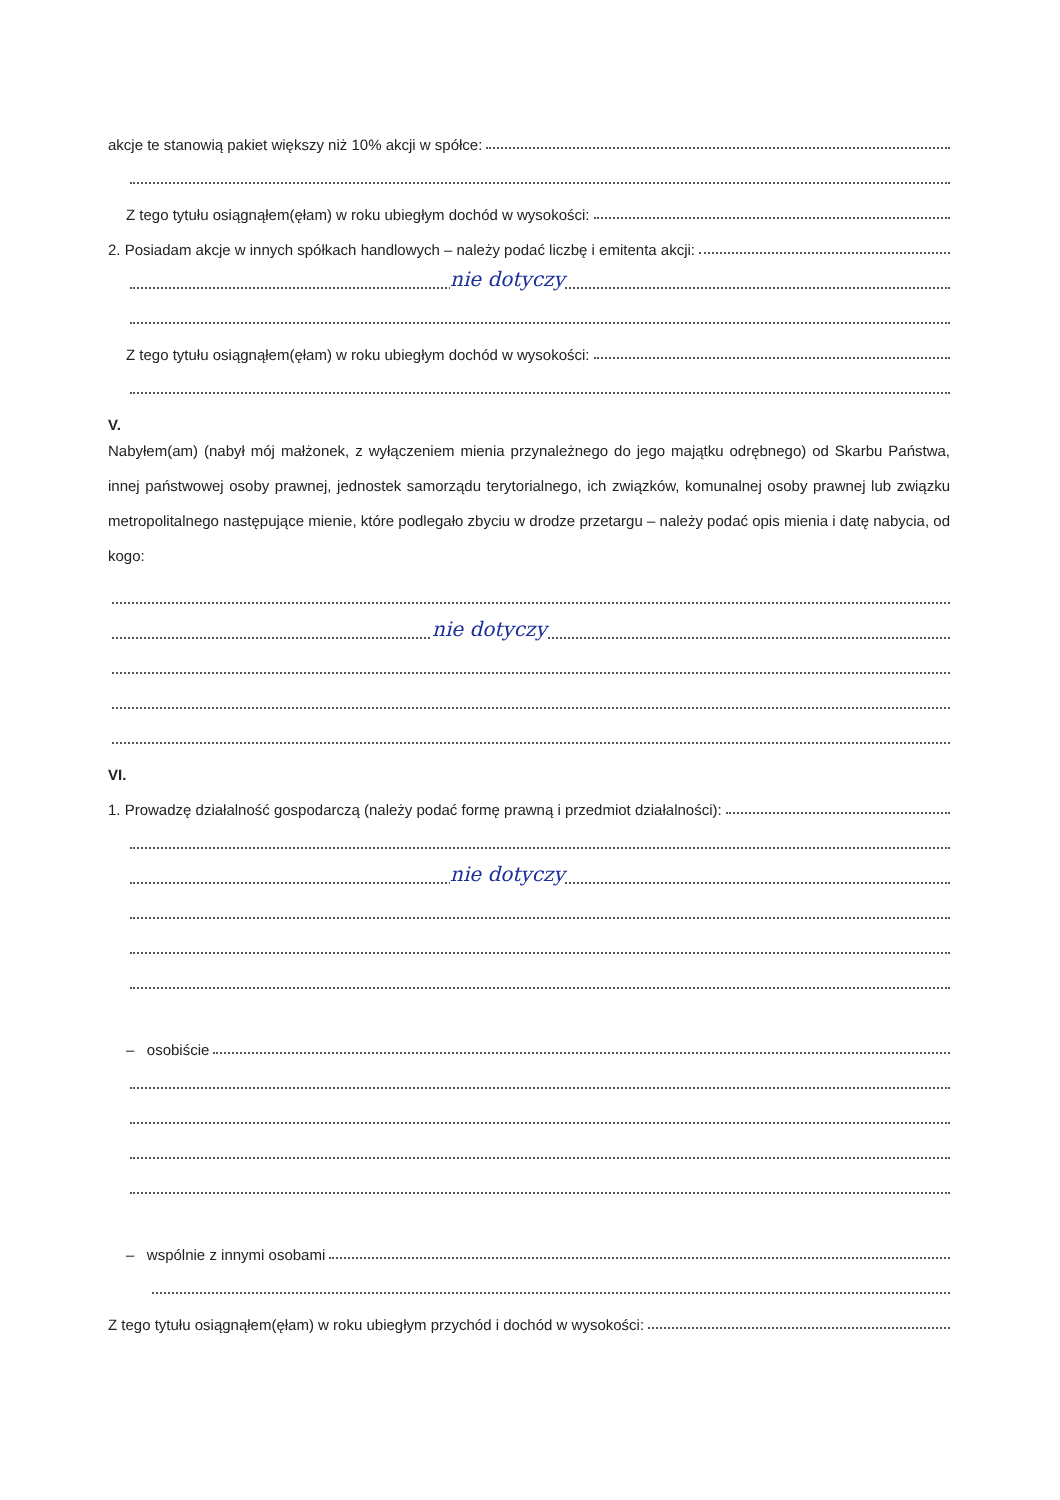akcje te stanowią pakiet większy niż 10% akcji w spółce:
Z tego tytułu osiągnąłem(ęłam) w roku ubiegłym dochód w wysokości:
2. Posiadam akcje w innych spółkach handlowych – należy podać liczbę i emitenta akcji:
nie dotyczy
Z tego tytułu osiągnąłem(ęłam) w roku ubiegłym dochód w wysokości:
V.
Nabyłem(am) (nabył mój małżonek, z wyłączeniem mienia przynależnego do jego majątku odrębnego) od Skarbu Państwa, innej państwowej osoby prawnej, jednostek samorządu terytorialnego, ich związków, komunalnej osoby prawnej lub związku metropolitalnego następujące mienie, które podlegało zbyciu w drodze przetargu – należy podać opis mienia i datę nabycia, od kogo:
nie dotyczy
VI.
1. Prowadzę działalność gospodarczą (należy podać formę prawną i przedmiot działalności):
nie dotyczy
– osobiście
– wspólnie z innymi osobami
Z tego tytułu osiągnąłem(ęłam) w roku ubiegłym przychód i dochód w wysokości: